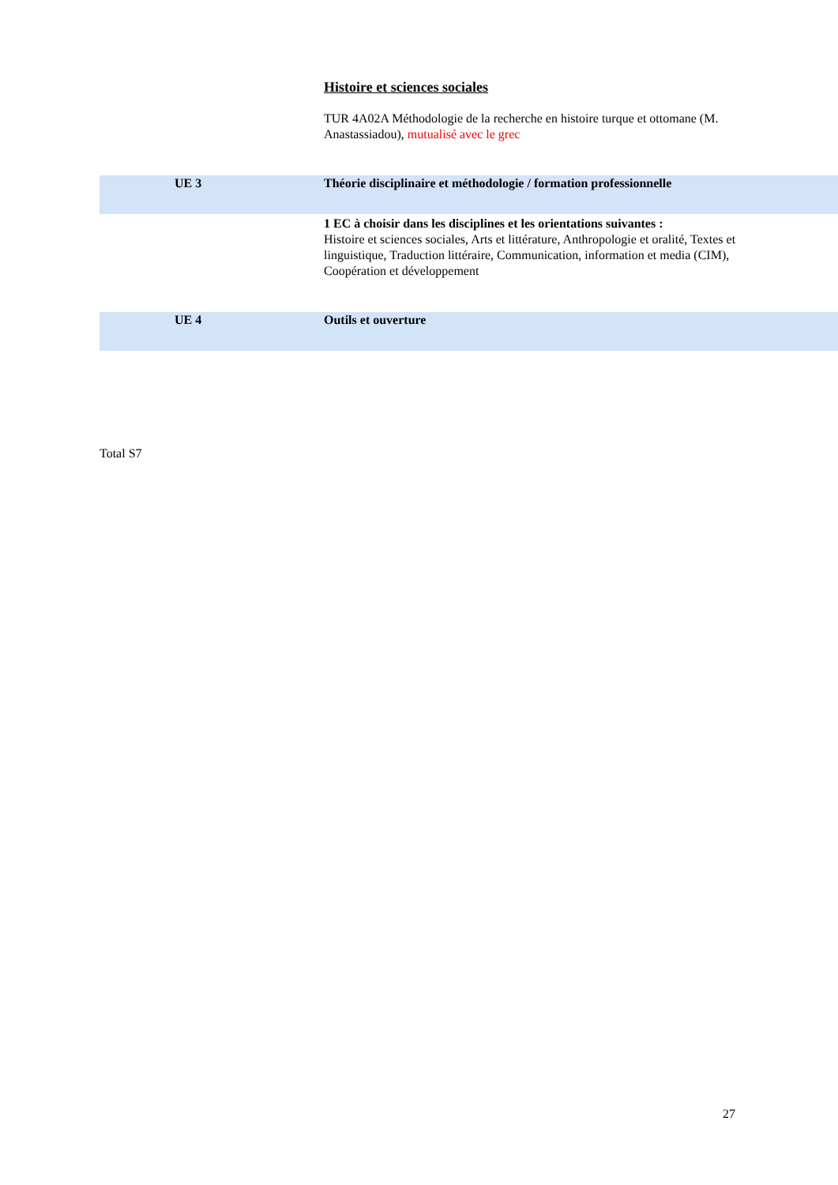Histoire et sciences sociales
TUR 4A02A Méthodologie de la recherche en histoire turque et ottomane (M. Anastassiadou), mutualisé avec le grec
UE 3 Théorie disciplinaire et méthodologie / formation professionnelle
1 EC à choisir dans les disciplines et les orientations suivantes :
Histoire et sciences sociales, Arts et littérature, Anthropologie et oralité, Textes et linguistique, Traduction littéraire, Communication, information et media (CIM), Coopération et développement
UE 4 Outils et ouverture
Total S7
27